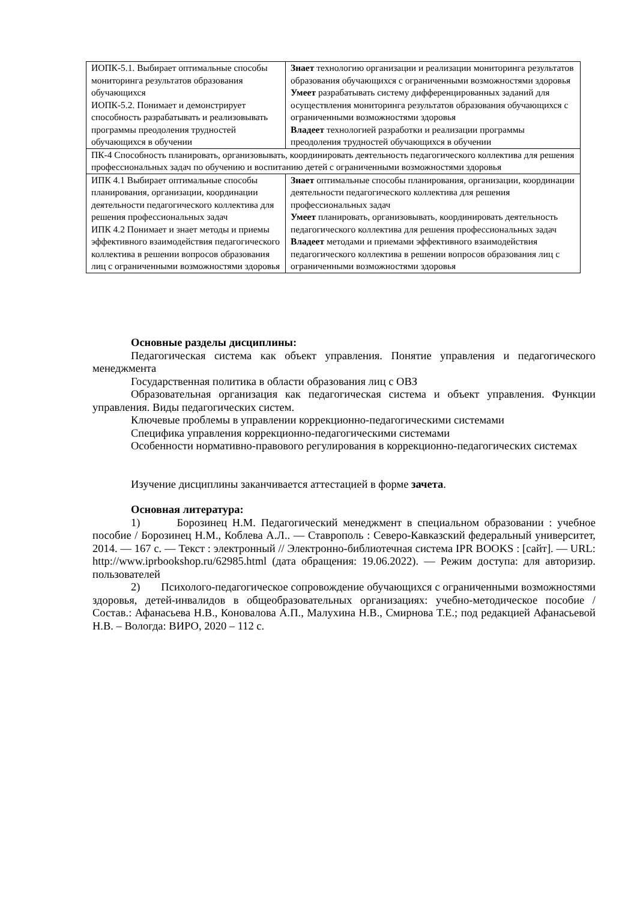| ИОПК-5.1. Выбирает оптимальные способы мониторинга результатов образования обучающихся ИОПК-5.2. Понимает и демонстрирует способность разрабатывать и реализовывать программы преодоления трудностей обучающихся в обучении | Знает технологию организации и реализации мониторинга результатов образования обучающихся с ограниченными возможностями здоровья Умеет разрабатывать систему дифференцированных заданий для осуществления мониторинга результатов образования обучающихся с ограниченными возможностями здоровья Владеет технологией разработки и реализации программы преодоления трудностей обучающихся в обучении |
| ПК-4 Способность планировать, организовывать, координировать деятельность педагогического коллектива для решения профессиональных задач по обучению и воспитанию детей с ограниченными возможностями здоровья | |
| ИПК 4.1 Выбирает оптимальные способы планирования, организации, координации деятельности педагогического коллектива для решения профессиональных задач ИПК 4.2 Понимает и знает методы и приемы эффективного взаимодействия педагогического коллектива в решении вопросов образования лиц с ограниченными возможностями здоровья | Знает оптимальные способы планирования, организации, координации деятельности педагогического коллектива для решения профессиональных задач Умеет планировать, организовывать, координировать деятельность педагогического коллектива для решения профессиональных задач Владеет методами и приемами эффективного взаимодействия педагогического коллектива в решении вопросов образования лиц с ограниченными возможностями здоровья |
Основные разделы дисциплины:
Педагогическая система как объект управления. Понятие управления и педагогического менеджмента
Государственная политика в области образования лиц с ОВЗ
Образовательная организация как педагогическая система и объект управления. Функции управления. Виды педагогических систем.
Ключевые проблемы в управлении коррекционно-педагогическими системами
Специфика управления коррекционно-педагогическими системами
Особенности нормативно-правового регулирования в коррекционно-педагогических системах
Изучение дисциплины заканчивается аттестацией в форме зачета.
Основная литература:
1) Борозинец Н.М. Педагогический менеджмент в специальном образовании : учебное пособие / Борозинец Н.М., Коблева А.Л.. — Ставрополь : Северо-Кавказский федеральный университет, 2014. — 167 c. — Текст : электронный // Электронно-библиотечная система IPR BOOKS : [сайт]. — URL: http://www.iprbookshop.ru/62985.html (дата обращения: 19.06.2022). — Режим доступа: для авторизир. пользователей
2) Психолого-педагогическое сопровождение обучающихся с ограниченными возможностями здоровья, детей-инвалидов в общеобразовательных организациях: учебно-методическое пособие / Состав.: Афанасьева Н.В., Коновалова А.П., Малухина Н.В., Смирнова Т.Е.; под редакцией Афанасьевой Н.В. – Вологда: ВИРО, 2020 – 112 с.